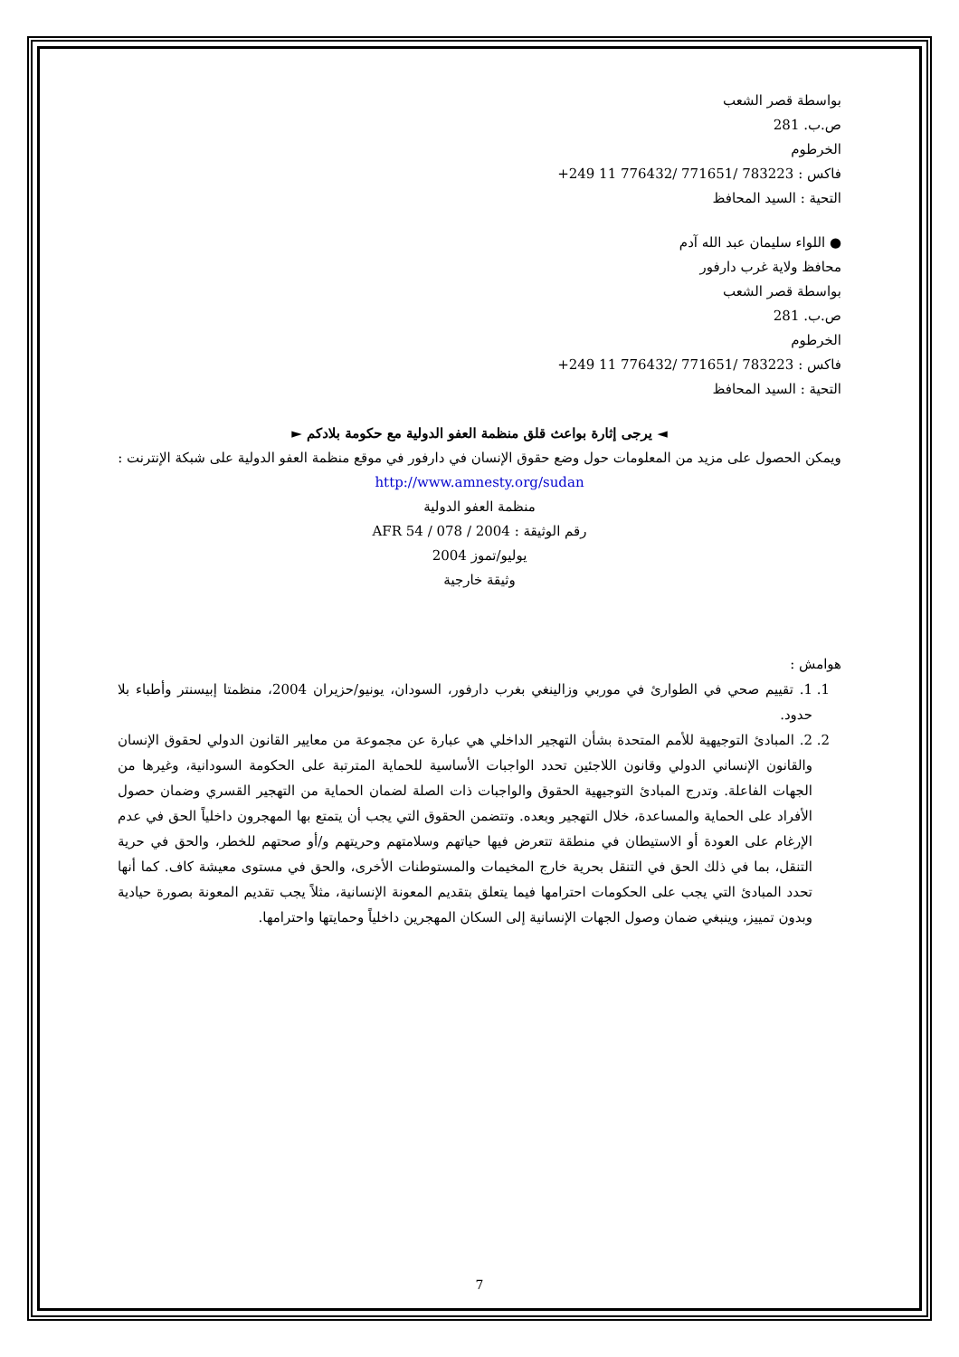بواسطة قصر الشعب
ص.ب. 281
الخرطوم
فاكس : +249 11 776432/ 771651/ 783223
التحية : السيد المحافظ
● اللواء سليمان عبد الله آدم
محافظ ولاية غرب دارفور
بواسطة قصر الشعب
ص.ب. 281
الخرطوم
فاكس : +249 11 776432/ 771651/ 783223
التحية : السيد المحافظ
◄ يرجى إثارة بواعث قلق منظمة العفو الدولية مع حكومة بلادكم ►
ويمكن الحصول على مزيد من المعلومات حول وضع حقوق الإنسان في دارفور في موقع منظمة العفو الدولية على شبكة الإنترنت :
http://www.amnesty.org/sudan
منظمة العفو الدولية
رقم الوثيقة : AFR 54 / 078 / 2004
يوليو/تموز 2004
وثيقة خارجية
هوامش :
1. 1. تقييم صحي في الطوارئ في موربي وزالينغي بغرب دارفور، السودان، يونيو/حزيران 2004، منظمتا إبيسنتر وأطباء بلا حدود.
2. 2. المبادئ التوجيهية للأمم المتحدة بشأن التهجير الداخلي هي عبارة عن مجموعة من معايير القانون الدولي لحقوق الإنسان والقانون الإنساني الدولي وقانون اللاجئين تحدد الواجبات الأساسية للحماية المترتبة على الحكومة السودانية، وغيرها من الجهات الفاعلة. وتدرج المبادئ التوجيهية الحقوق والواجبات ذات الصلة لضمان الحماية من التهجير القسري وضمان حصول الأفراد على الحماية والمساعدة، خلال التهجير وبعده. وتتضمن الحقوق التي يجب أن يتمتع بها المهجرون داخلياً الحق في عدم الإرغام على العودة أو الاستيطان في منطقة تتعرض فيها حياتهم وسلامتهم وحريتهم و/أو صحتهم للخطر، والحق في حرية التنقل، بما في ذلك الحق في التنقل بحرية خارج المخيمات والمستوطنات الأخرى، والحق في مستوى معيشة كاف. كما أنها تحدد المبادئ التي يجب على الحكومات احترامها فيما يتعلق بتقديم المعونة الإنسانية، مثلاً يجب تقديم المعونة بصورة حيادية وبدون تمييز، وينبغي ضمان وصول الجهات الإنسانية إلى السكان المهجرين داخلياً وحمايتها واحترامها.
7